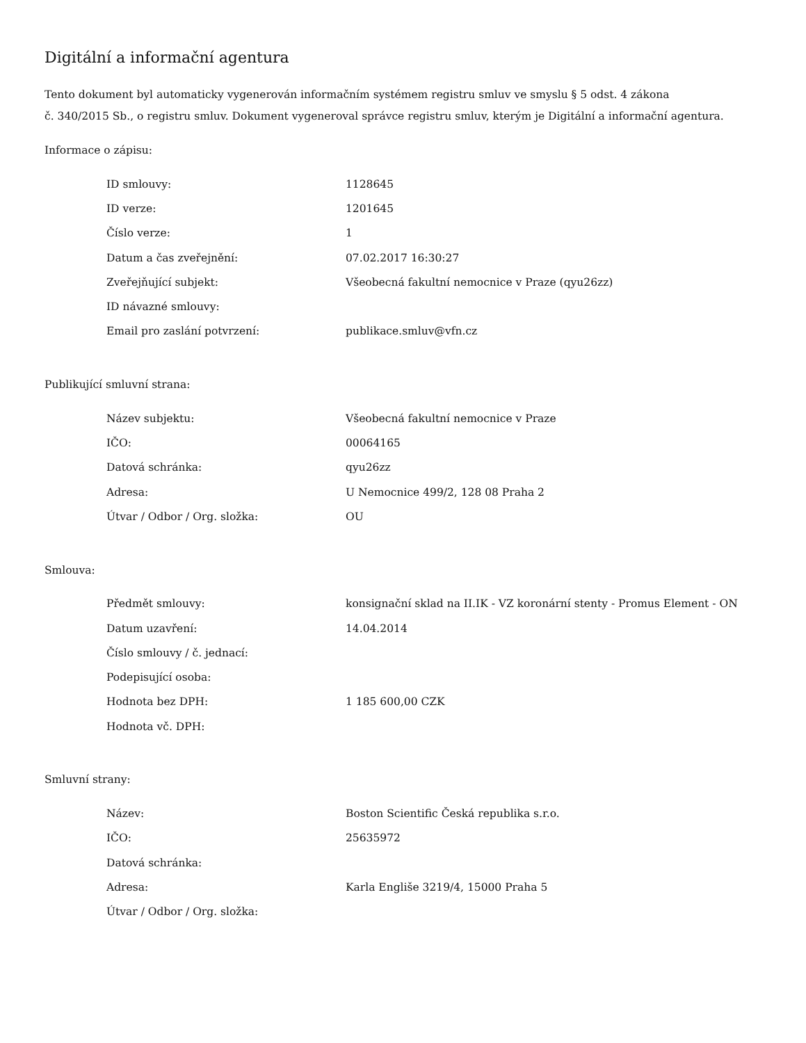Digitální a informační agentura
Tento dokument byl automaticky vygenerován informačním systémem registru smluv ve smyslu § 5 odst. 4 zákona
č. 340/2015 Sb., o registru smluv. Dokument vygeneroval správce registru smluv, kterým je Digitální a informační agentura.
Informace o zápisu:
| ID smlouvy: | 1128645 |
| ID verze: | 1201645 |
| Číslo verze: | 1 |
| Datum a čas zveřejnění: | 07.02.2017 16:30:27 |
| Zveřejňující subjekt: | Všeobecná fakultní nemocnice v Praze (qyu26zz) |
| ID návazné smlouvy: | |
| Email pro zaslání potvrzení: | publikace.smluv@vfn.cz |
Publikující smluvní strana:
| Název subjektu: | Všeobecná fakultní nemocnice v Praze |
| IČO: | 00064165 |
| Datová schránka: | qyu26zz |
| Adresa: | U Nemocnice 499/2, 128 08 Praha 2 |
| Útvar / Odbor / Org. složka: | OU |
Smlouva:
| Předmět smlouvy: | konsignační sklad na II.IK - VZ koronární stenty - Promus Element - ON |
| Datum uzavření: | 14.04.2014 |
| Číslo smlouvy / č. jednací: | |
| Podepisující osoba: | |
| Hodnota bez DPH: | 1 185 600,00 CZK |
| Hodnota vč. DPH: | |
Smluvní strany:
| Název: | Boston Scientific Česká republika s.r.o. |
| IČO: | 25635972 |
| Datová schránka: | |
| Adresa: | Karla Engliše 3219/4, 15000 Praha 5 |
| Útvar / Odbor / Org. složka: | |